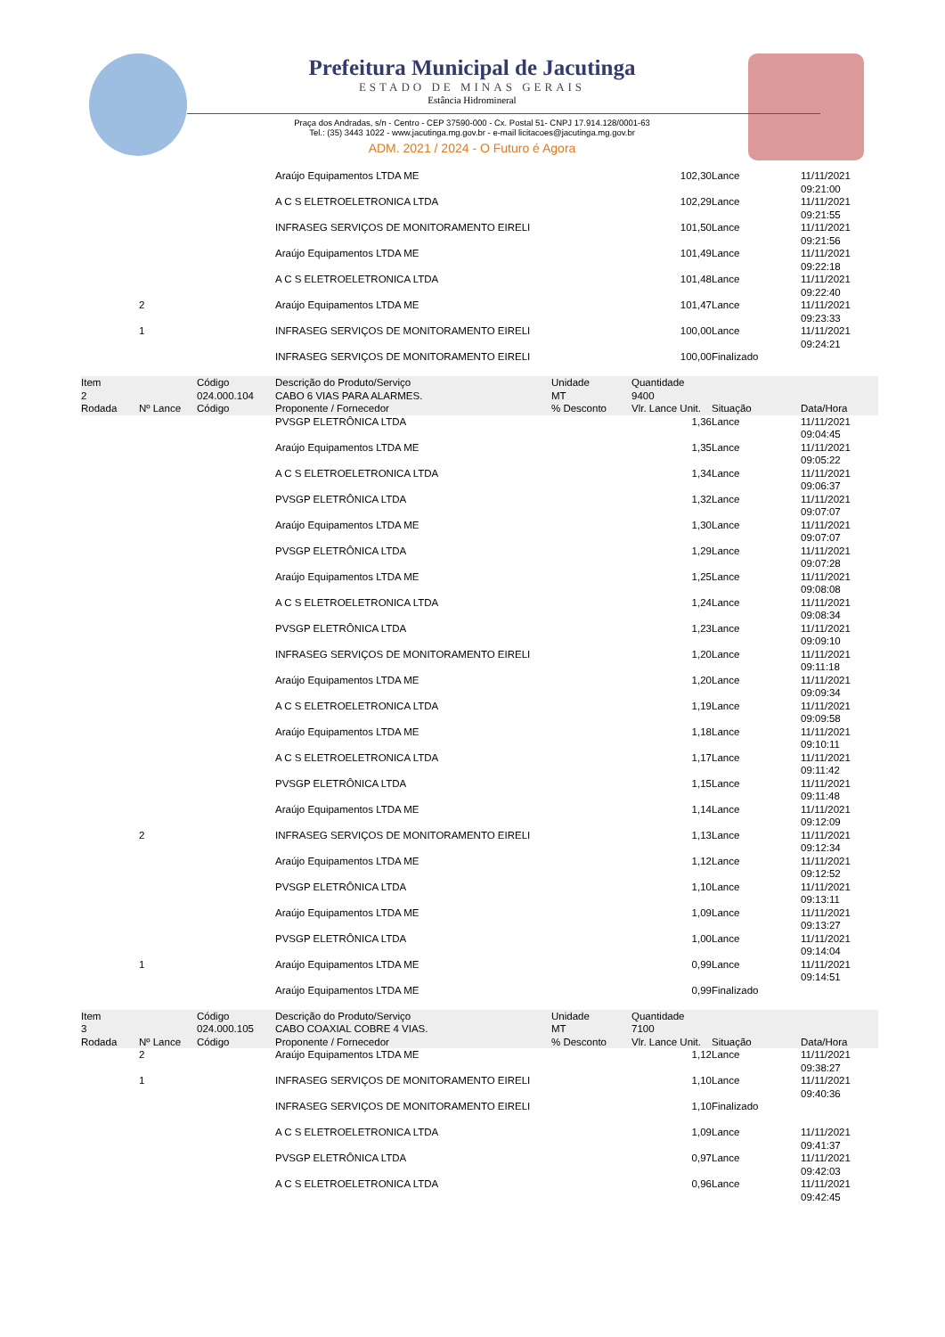Prefeitura Municipal de Jacutinga
ESTADO DE MINAS GERAIS
Estância Hidromineral
Praça dos Andradas, s/n - Centro - CEP 37590-000 - Cx. Postal 51- CNPJ 17.914.128/0001-63
Tel.: (35) 3443 1022 - www.jacutinga.mg.gov.br - e-mail licitacoes@jacutinga.mg.gov.br
ADM. 2021 / 2024 - O Futuro é Agora
| | | | Araújo Equipamentos LTDA ME | | 102,30 | Lance | 11/11/2021 09:21:00 |
| | | | A C S ELETROELETRONICA LTDA | | 102,29 | Lance | 11/11/2021 09:21:55 |
| | | | INFRASEG SERVIÇOS DE MONITORAMENTO EIRELI | | 101,50 | Lance | 11/11/2021 09:21:56 |
| | | | Araújo Equipamentos LTDA ME | | 101,49 | Lance | 11/11/2021 09:22:18 |
| | | | A C S ELETROELETRONICA LTDA | | 101,48 | Lance | 11/11/2021 09:22:40 |
| | 2 | | Araújo Equipamentos LTDA ME | | 101,47 | Lance | 11/11/2021 09:23:33 |
| | 1 | | INFRASEG SERVIÇOS DE MONITORAMENTO EIRELI | | 100,00 | Lance | 11/11/2021 09:24:21 |
| | | | INFRASEG SERVIÇOS DE MONITORAMENTO EIRELI | | 100,00 | Finalizado | |
| Item | | Código | Descrição do Produto/Serviço | Unidade | Quantidade | | |
| 2 | | 024.000.104 | CABO 6 VIAS PARA ALARMES. | MT | 9400 | | |
| Rodada | Nº Lance | Código | Proponente / Fornecedor | % Desconto | Vlr. Lance Unit. | Situação | Data/Hora |
| | | | PVSGP ELETRÔNICA LTDA | | 1,36 | Lance | 11/11/2021 09:04:45 |
| | | | Araújo Equipamentos LTDA ME | | 1,35 | Lance | 11/11/2021 09:05:22 |
| | | | A C S ELETROELETRONICA LTDA | | 1,34 | Lance | 11/11/2021 09:06:37 |
| | | | PVSGP ELETRÔNICA LTDA | | 1,32 | Lance | 11/11/2021 09:07:07 |
| | | | Araújo Equipamentos LTDA ME | | 1,30 | Lance | 11/11/2021 09:07:07 |
| | | | PVSGP ELETRÔNICA LTDA | | 1,29 | Lance | 11/11/2021 09:07:28 |
| | | | Araújo Equipamentos LTDA ME | | 1,25 | Lance | 11/11/2021 09:08:08 |
| | | | A C S ELETROELETRONICA LTDA | | 1,24 | Lance | 11/11/2021 09:08:34 |
| | | | PVSGP ELETRÔNICA LTDA | | 1,23 | Lance | 11/11/2021 09:09:10 |
| | | | INFRASEG SERVIÇOS DE MONITORAMENTO EIRELI | | 1,20 | Lance | 11/11/2021 09:11:18 |
| | | | Araújo Equipamentos LTDA ME | | 1,20 | Lance | 11/11/2021 09:09:34 |
| | | | A C S ELETROELETRONICA LTDA | | 1,19 | Lance | 11/11/2021 09:09:58 |
| | | | Araújo Equipamentos LTDA ME | | 1,18 | Lance | 11/11/2021 09:10:11 |
| | | | A C S ELETROELETRONICA LTDA | | 1,17 | Lance | 11/11/2021 09:11:42 |
| | | | PVSGP ELETRÔNICA LTDA | | 1,15 | Lance | 11/11/2021 09:11:48 |
| | | | Araújo Equipamentos LTDA ME | | 1,14 | Lance | 11/11/2021 09:12:09 |
| | 2 | | INFRASEG SERVIÇOS DE MONITORAMENTO EIRELI | | 1,13 | Lance | 11/11/2021 09:12:34 |
| | | | Araújo Equipamentos LTDA ME | | 1,12 | Lance | 11/11/2021 09:12:52 |
| | | | PVSGP ELETRÔNICA LTDA | | 1,10 | Lance | 11/11/2021 09:13:11 |
| | | | Araújo Equipamentos LTDA ME | | 1,09 | Lance | 11/11/2021 09:13:27 |
| | | | PVSGP ELETRÔNICA LTDA | | 1,00 | Lance | 11/11/2021 09:14:04 |
| | 1 | | Araújo Equipamentos LTDA ME | | 0,99 | Lance | 11/11/2021 09:14:51 |
| | | | Araújo Equipamentos LTDA ME | | 0,99 | Finalizado | |
| Item | | Código | Descrição do Produto/Serviço | Unidade | Quantidade | | |
| 3 | | 024.000.105 | CABO COAXIAL COBRE 4 VIAS. | MT | 7100 | | |
| Rodada | Nº Lance | Código | Proponente / Fornecedor | % Desconto | Vlr. Lance Unit. | Situação | Data/Hora |
| | 2 | | Araújo Equipamentos LTDA ME | | 1,12 | Lance | 11/11/2021 09:38:27 |
| | 1 | | INFRASEG SERVIÇOS DE MONITORAMENTO EIRELI | | 1,10 | Lance | 11/11/2021 09:40:36 |
| | | | INFRASEG SERVIÇOS DE MONITORAMENTO EIRELI | | 1,10 | Finalizado | |
| | | | A C S ELETROELETRONICA LTDA | | 1,09 | Lance | 11/11/2021 09:41:37 |
| | | | PVSGP ELETRÔNICA LTDA | | 0,97 | Lance | 11/11/2021 09:42:03 |
| | | | A C S ELETROELETRONICA LTDA | | 0,96 | Lance | 11/11/2021 09:42:45 |